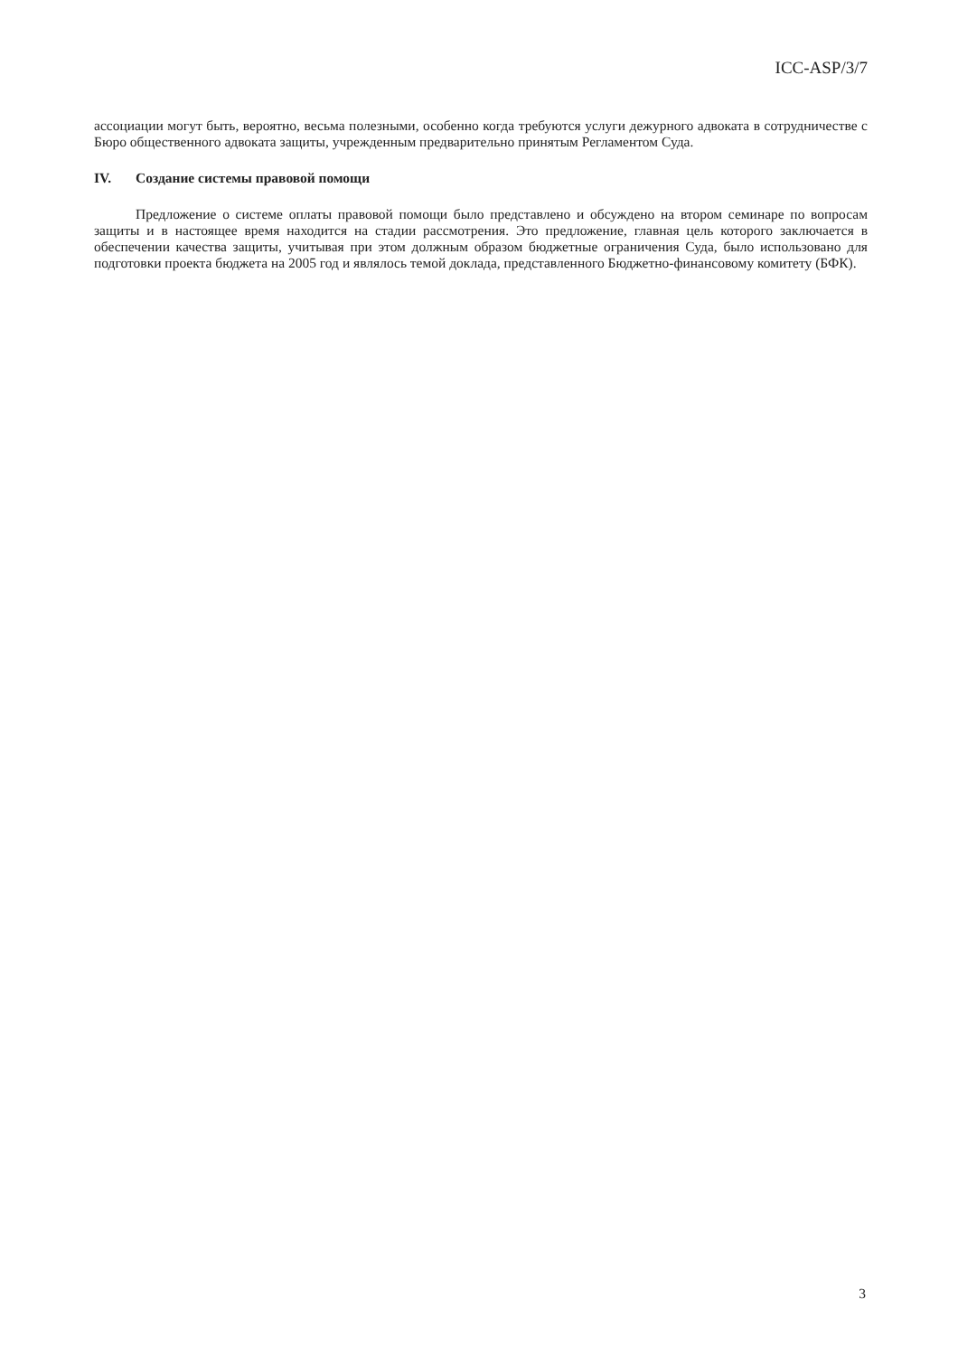ICC-ASP/3/7
ассоциации могут быть, вероятно, весьма полезными, особенно когда требуются услуги дежурного адвоката в сотрудничестве с Бюро общественного адвоката защиты, учрежденным предварительно принятым Регламентом Суда.
IV. Создание системы правовой помощи
Предложение о системе оплаты правовой помощи было представлено и обсуждено на втором семинаре по вопросам защиты и в настоящее время находится на стадии рассмотрения. Это предложение, главная цель которого заключается в обеспечении качества защиты, учитывая при этом должным образом бюджетные ограничения Суда, было использовано для подготовки проекта бюджета на 2005 год и являлось темой доклада, представленного Бюджетно-финансовому комитету (БФК).
3